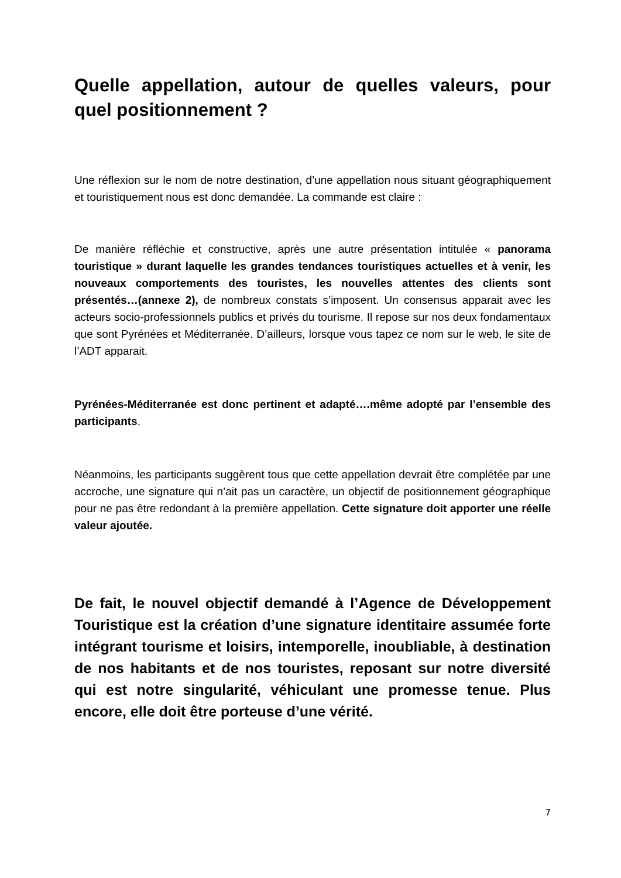Quelle appellation, autour de quelles valeurs, pour quel positionnement ?
Une réflexion sur le nom de notre destination, d’une appellation nous situant géographiquement et touristiquement nous est donc demandée. La commande est claire :
De manière réfléchie et constructive, après une autre présentation intitulée « panorama touristique » durant laquelle les grandes tendances touristiques actuelles et à venir, les nouveaux comportements des touristes, les nouvelles attentes des clients sont présentés…(annexe 2), de nombreux constats s’imposent. Un consensus apparait avec les acteurs socio-professionnels publics et privés du tourisme. Il repose sur nos deux fondamentaux que sont Pyrénées et Méditerranée. D’ailleurs, lorsque vous tapez ce nom sur le web, le site de l’ADT apparait.
Pyrénées-Méditerranée est donc pertinent et adapté….même adopté par l’ensemble des participants.
Néanmoins, les participants suggèrent tous que cette appellation devrait être complétée par une accroche, une signature qui n’ait pas un caractère, un objectif de positionnement géographique pour ne pas être redondant à la première appellation. Cette signature doit apporter une réelle valeur ajoutée.
De fait, le nouvel objectif demandé à l’Agence de Développement Touristique est la création d’une signature identitaire assumée forte intégrant tourisme et loisirs, intemporelle, inoubliable, à destination de nos habitants et de nos touristes, reposant sur notre diversité qui est notre singularité, véhiculant une promesse tenue. Plus encore, elle doit être porteuse d’une vérité.
7